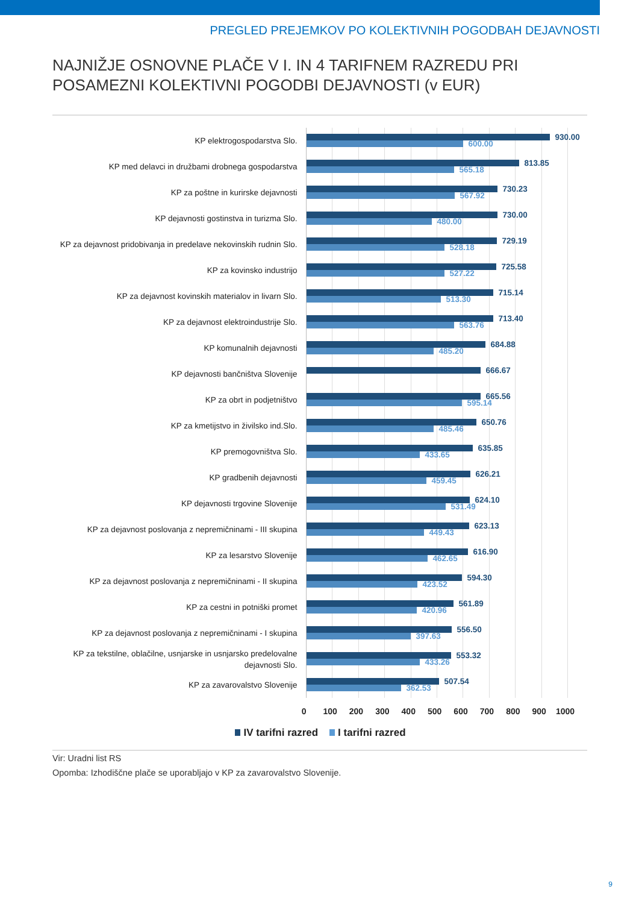PREGLED PREJEMKOV PO KOLEKTIVNIH POGODBAH DEJAVNOSTI
NAJNIŽJE OSNOVNE PLAČE V I. IN 4 TARIFNEM RAZREDU PRI POSAMEZNI KOLEKTIVNI POGODBI DEJAVNOSTI (v EUR)
KP elektrogospodarstva Slo.
930.00
600.00
KP med delavci in družbami drobnega gospodarstva
813.85
565.18
KP za poštne in kurirske dejavnosti
730.23
567.92
KP dejavnosti gostinstva in turizma Slo.
730.00
480.00
KP za dejavnost pridobivanja in predelave nekovinskih rudnin Slo.
729.19
528.18
KP za kovinsko industrijo
725.58
527.22
KP za dejavnost kovinskih materialov in livarn Slo.
715.14
513.30
KP za dejavnost elektroindustrije Slo.
713.40
563.76
KP komunalnih dejavnosti
684.88
485.20
KP dejavnosti bančništva Slovenije
666.67
KP za obrt in podjetništvo
665.56
595.14
KP za kmetijstvo in živilsko ind.Slo.
650.76
485.46
KP premogovništva Slo.
635.85
433.65
KP gradbenih dejavnosti
626.21
459.45
KP dejavnosti trgovine Slovenije
624.10
531.49
KP za dejavnost poslovanja z nepremičninami - III skupina
623.13
449.43
KP za lesarstvo Slovenije
616.90
462.65
KP za dejavnost poslovanja z nepremičninami - II skupina
594.30
423.52
KP za cestni in potniški promet
561.89
420.96
KP za dejavnost poslovanja z nepremičninami - I skupina
556.50
397.63
KP za tekstilne, oblačilne, usnjarske in usnjarsko predelovalne dejavnosti Slo.
553.32
433.26
KP za zavarovalstvo Slovenije
507.54
362.53
0 100 200 300 400 500 600 700 800 900 1000
IV tarifni razred I tarifni razred
Vir: Uradni list RS
Opomba: Izhodiščne plače se uporabljajo v KP za zavarovalstvo Slovenije.
9